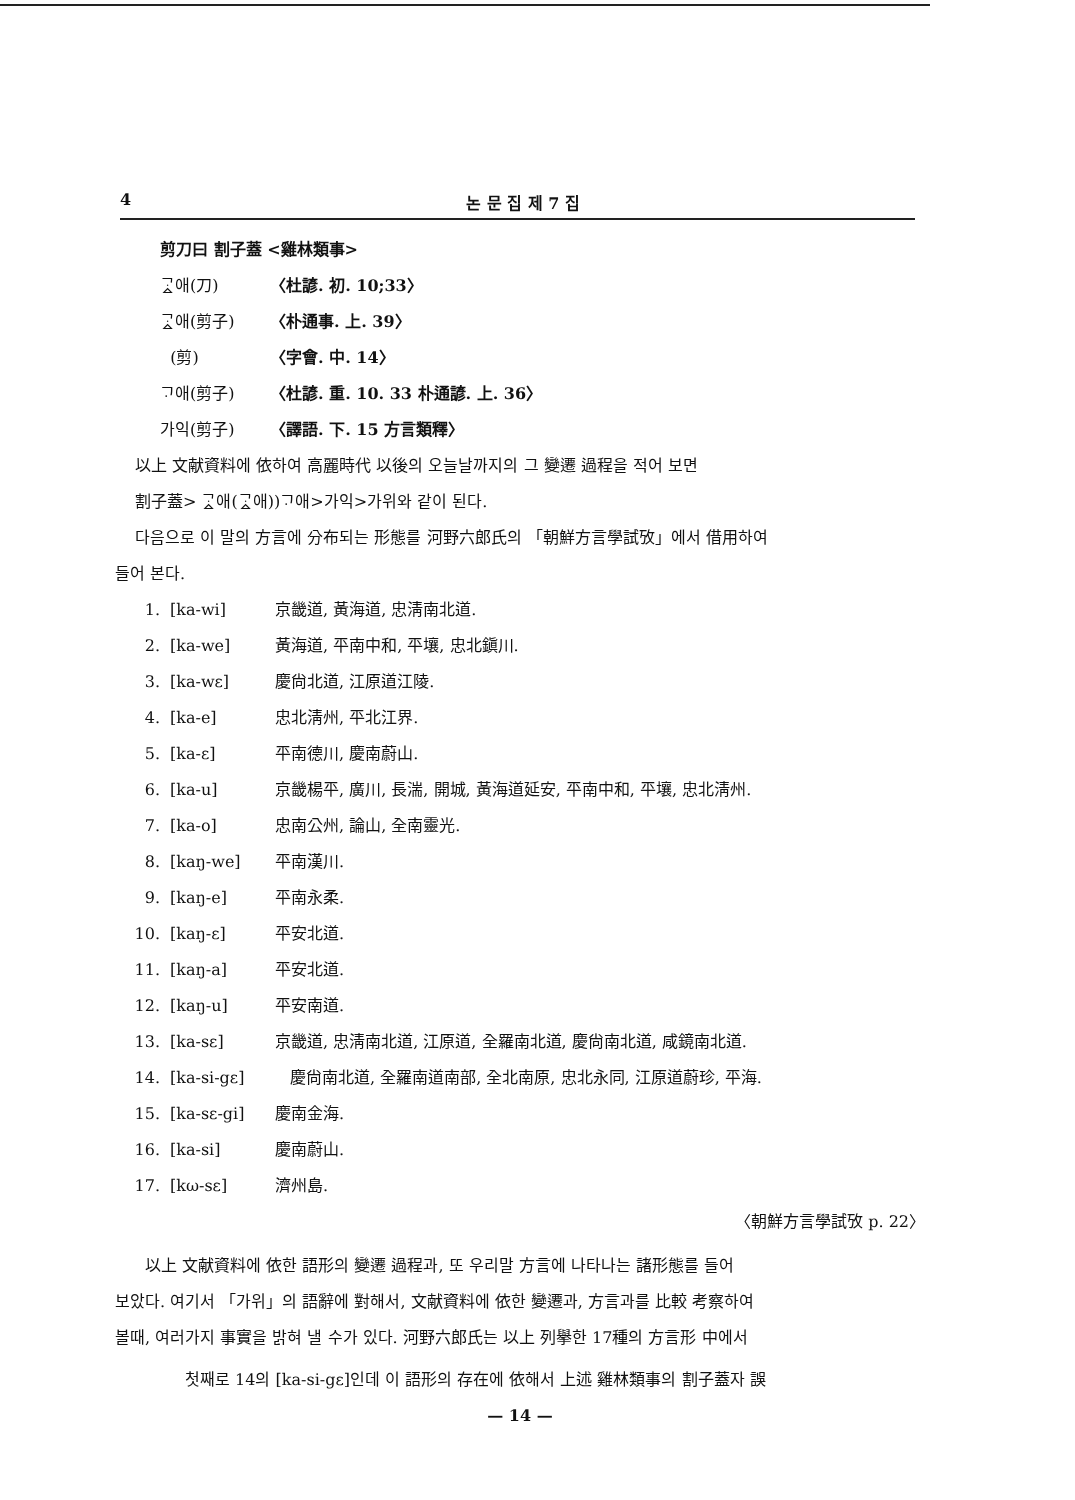4 논 문 집 제 7 집
剪刀曰 割子蓋 <雞林類事>
ᄀᆞᇫ애(刀) 〈杜諺. 初. 10;33〉
ᄀᆞᇫ애(剪子) 〈朴通事. 上. 39〉
(剪) 〈字會. 中. 14〉
ᄀᆞ애(剪子) 〈杜諺. 重. 10. 33 朴通諺. 上. 36〉
가익(剪子) 〈譯語. 下. 15 方言類釋〉
以上 文献資料에 依하여 高麗時代 以後의 오늘날까지의 그 變遷 過程을 적어 보면
割子蓋> ᄀᆞᇫ애(ᄀᆞᇫ애))ᄀᆞ애>가익>가위와 같이 된다.
다음으로 이 말의 方言에 分布되는 形態를 河野六郎氏의 「朝鮮方言學試攷」에서 借用하여
들어 본다.
1. [ka-wi] 京畿道, 黃海道, 忠淸南北道.
2. [ka-we] 黃海道, 平南中和, 平壤, 忠北鎭川.
3. [ka-wɛ] 慶尙北道, 江原道江陵.
4. [ka-e] 忠北淸州, 平北江界.
5. [ka-ɛ] 平南德川, 慶南蔚山.
6. [ka-u] 京畿楊平, 廣川, 長湍, 開城, 黃海道延安, 平南中和, 平壤, 忠北淸州.
7. [ka-o] 忠南公州, 論山, 全南靈光.
8. [kaŋ-we] 平南漢川.
9. [kaŋ-e] 平南永柔.
10. [kaŋ-ɛ] 平安北道.
11. [kaŋ-a] 平安北道.
12. [kaŋ-u] 平安南道.
13. [ka-sɛ] 京畿道, 忠淸南北道, 江原道, 全羅南北道, 慶尙南北道, 咸鏡南北道.
14. [ka-si-gɛ] 慶尙南北道, 全羅南道南部, 全北南原, 忠北永同, 江原道蔚珍, 平海.
15. [ka-sɛ-gi] 慶南金海.
16. [ka-si] 慶南蔚山.
17. [kω-sɛ] 濟州島.
〈朝鮮方言學試攷 p. 22〉
以上 文献資料에 依한 語形의 變遷 過程과, 또 우리말 方言에 나타나는 諸形態를 들어
보았다. 여기서 「가위」의 語辭에 對해서, 文献資料에 依한 變遷과, 方言과를 比較 考察하여
볼때, 여러가지 事實을 밝혀 낼 수가 있다. 河野六郎氏는 以上 列擧한 17種의 方言形 中에서
첫째로 14의 [ka-si-gɛ]인데 이 語形의 存在에 依해서 上述 雞林類事의 割子蓋자 誤
— 14 —